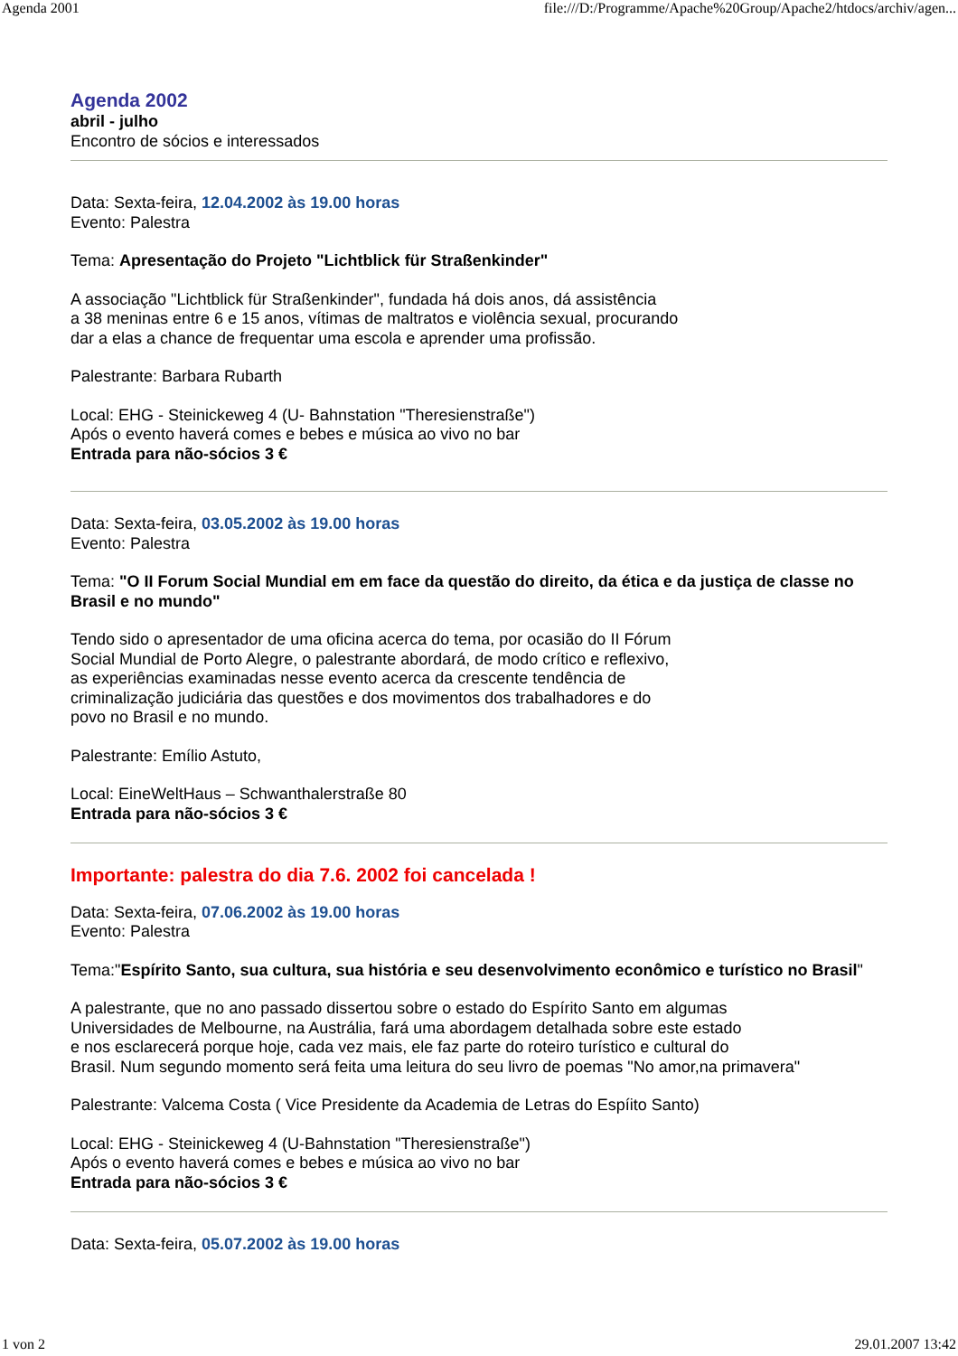Agenda 2001 file:///D:/Programme/Apache%20Group/Apache2/htdocs/archiv/agen...
Agenda 2002
abril - julho
Encontro de sócios e interessados
Data: Sexta-feira, 12.04.2002 às 19.00 horas
Evento: Palestra
Tema: Apresentação do Projeto "Lichtblick für Straßenkinder"
A associação "Lichtblick für Straßenkinder", fundada há dois anos, dá assistência
a 38 meninas entre 6 e 15 anos, vítimas de maltratos e violência sexual, procurando
dar a elas a chance de frequentar uma escola e aprender uma profissão.
Palestrante: Barbara Rubarth
Local: EHG - Steinickeweg 4 (U- Bahnstation "Theresienstraße")
Após o evento haverá comes e bebes e música ao vivo no bar
Entrada para não-sócios 3 €
Data: Sexta-feira, 03.05.2002 às 19.00 horas
Evento: Palestra
Tema: "O II Forum Social Mundial em em face da questão do direito, da ética e da justiça de classe no Brasil e no mundo"
Tendo sido o apresentador de uma oficina acerca do tema, por ocasião do II Fórum
Social Mundial de Porto Alegre, o palestrante abordará, de modo crítico e reflexivo,
as experiências examinadas nesse evento acerca da crescente tendência de
criminalização judiciária das questões e dos movimentos dos trabalhadores e do
povo no Brasil e no mundo.
Palestrante: Emílio Astuto,
Local: EineWeltHaus – Schwanthalerstraße 80
Entrada para não-sócios 3 €
Importante: palestra do dia 7.6. 2002 foi cancelada !
Data: Sexta-feira, 07.06.2002 às 19.00 horas
Evento: Palestra
Tema:"Espírito Santo, sua cultura, sua história e seu desenvolvimento econômico e turístico no Brasil"
A palestrante, que no ano passado dissertou sobre o estado do Espírito Santo em algumas
Universidades de Melbourne, na Austrália, fará uma abordagem detalhada sobre este estado
e nos esclarecerá porque hoje, cada vez mais, ele faz parte do roteiro turístico e cultural do
Brasil. Num segundo momento será feita uma leitura do seu livro de poemas "No amor,na primavera"
Palestrante: Valcema Costa ( Vice Presidente da Academia de Letras do Espíito Santo)
Local: EHG - Steinickeweg 4 (U-Bahnstation "Theresienstraße")
Após o evento haverá comes e bebes e música ao vivo no bar
Entrada para não-sócios 3 €
Data: Sexta-feira, 05.07.2002 às 19.00 horas
1 von 2 29.01.2007 13:42